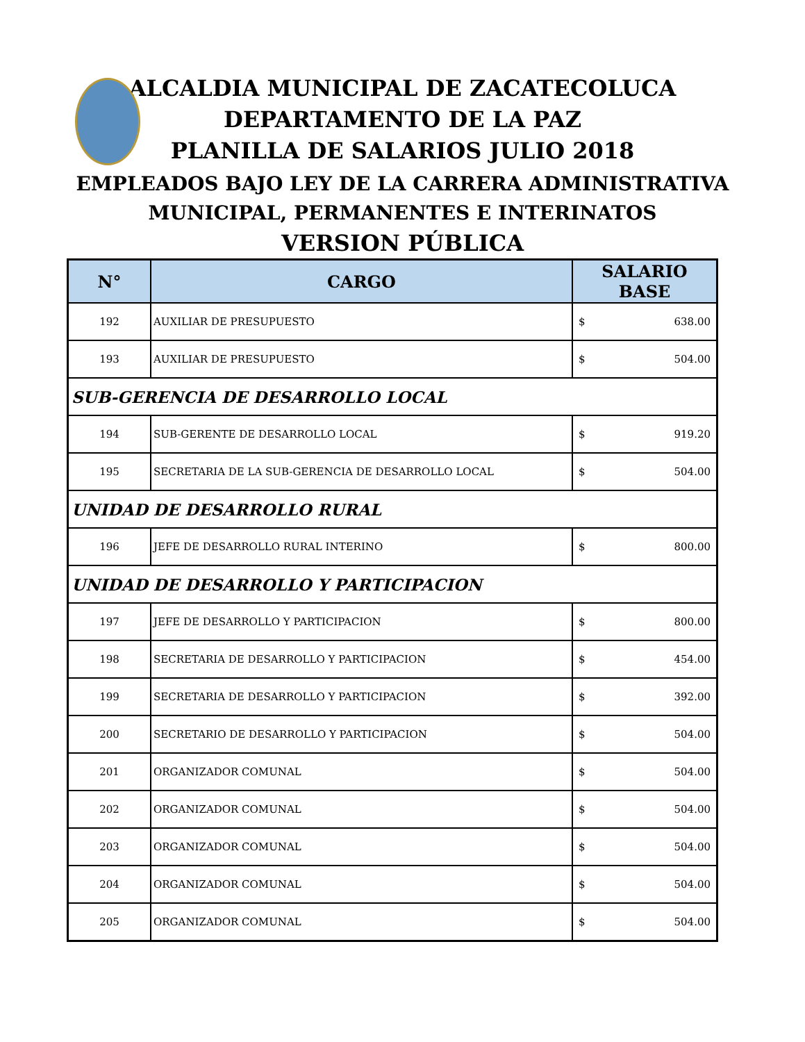ALCALDIA MUNICIPAL DE ZACATECOLUCA
DEPARTAMENTO DE LA PAZ
PLANILLA DE SALARIOS JULIO 2018
EMPLEADOS BAJO LEY DE LA CARRERA ADMINISTRATIVA
MUNICIPAL, PERMANENTES E INTERINATOS
VERSION PÚBLICA
| N° | CARGO | SALARIO BASE |
| --- | --- | --- |
| 192 | AUXILIAR DE PRESUPUESTO | $ 638.00 |
| 193 | AUXILIAR DE PRESUPUESTO | $ 504.00 |
| SUB-GERENCIA DE DESARROLLO LOCAL | | |
| 194 | SUB-GERENTE DE DESARROLLO LOCAL | $ 919.20 |
| 195 | SECRETARIA DE LA SUB-GERENCIA DE DESARROLLO LOCAL | $ 504.00 |
| UNIDAD DE DESARROLLO RURAL | | |
| 196 | JEFE DE DESARROLLO RURAL INTERINO | $ 800.00 |
| UNIDAD DE DESARROLLO Y PARTICIPACION | | |
| 197 | JEFE DE DESARROLLO Y PARTICIPACION | $ 800.00 |
| 198 | SECRETARIA DE DESARROLLO Y PARTICIPACION | $ 454.00 |
| 199 | SECRETARIA DE DESARROLLO Y PARTICIPACION | $ 392.00 |
| 200 | SECRETARIO DE DESARROLLO Y PARTICIPACION | $ 504.00 |
| 201 | ORGANIZADOR COMUNAL | $ 504.00 |
| 202 | ORGANIZADOR COMUNAL | $ 504.00 |
| 203 | ORGANIZADOR COMUNAL | $ 504.00 |
| 204 | ORGANIZADOR COMUNAL | $ 504.00 |
| 205 | ORGANIZADOR COMUNAL | $ 504.00 |